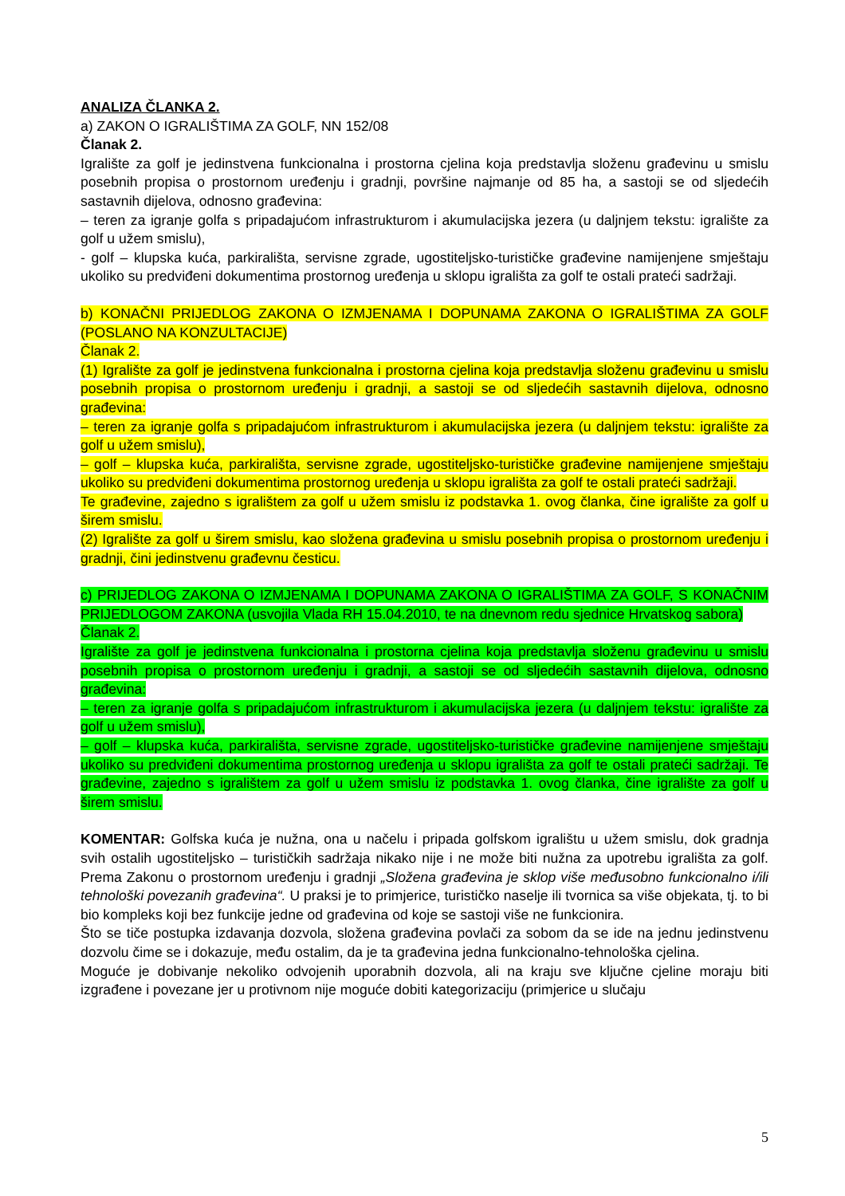ANALIZA ČLANKA 2.
a) ZAKON O IGRALIŠTIMA ZA GOLF, NN 152/08
Članak 2.
Igralište za golf je jedinstvena funkcionalna i prostorna cjelina koja predstavlja složenu građevinu u smislu posebnih propisa o prostornom uređenju i gradnji, površine najmanje od 85 ha, a sastoji se od sljedećih sastavnih dijelova, odnosno građevina:
– teren za igranje golfa s pripadajućom infrastrukturom i akumulacijska jezera (u daljnjem tekstu: igralište za golf u užem smislu),
- golf – klupska kuća, parkirališta, servisne zgrade, ugostiteljsko-turističke građevine namijenjene smještaju ukoliko su predviđeni dokumentima prostornog uređenja u sklopu igrališta za golf te ostali prateći sadržaji.
b) KONAČNI PRIJEDLOG ZAKONA O IZMJENAMA I DOPUNAMA ZAKONA O IGRALIŠTIMA ZA GOLF (POSLANO NA KONZULTACIJE)
Članak 2.
(1) Igralište za golf je jedinstvena funkcionalna i prostorna cjelina koja predstavlja složenu građevinu u smislu posebnih propisa o prostornom uređenju i gradnji, a sastoji se od sljedećih sastavnih dijelova, odnosno građevina:
– teren za igranje golfa s pripadajućom infrastrukturom i akumulacijska jezera (u daljnjem tekstu: igralište za golf u užem smislu),
– golf – klupska kuća, parkirališta, servisne zgrade, ugostiteljsko-turističke građevine namijenjene smještaju ukoliko su predviđeni dokumentima prostornog uređenja u sklopu igrališta za golf te ostali prateći sadržaji.
Te građevine, zajedno s igralištem za golf u užem smislu iz podstavka 1. ovog članka, čine igralište za golf u širem smislu.
(2) Igralište za golf u širem smislu, kao složena građevina u smislu posebnih propisa o prostornom uređenju i gradnji, čini jedinstvenu građevnu česticu.
c) PRIJEDLOG ZAKONA O IZMJENAMA I DOPUNAMA ZAKONA O IGRALIŠTIMA ZA GOLF, S KONAČNIM PRIJEDLOGOM ZAKONA (usvojila Vlada RH 15.04.2010, te na dnevnom redu sjednice Hrvatskog sabora)
Članak 2.
Igralište za golf je jedinstvena funkcionalna i prostorna cjelina koja predstavlja složenu građevinu u smislu posebnih propisa o prostornom uređenju i gradnji, a sastoji se od sljedećih sastavnih dijelova, odnosno građevina:
– teren za igranje golfa s pripadajućom infrastrukturom i akumulacijska jezera (u daljnjem tekstu: igralište za golf u užem smislu),
– golf – klupska kuća, parkirališta, servisne zgrade, ugostiteljsko-turističke građevine namijenjene smještaju ukoliko su predviđeni dokumentima prostornog uređenja u sklopu igrališta za golf te ostali prateći sadržaji. Te građevine, zajedno s igralištem za golf u užem smislu iz podstavka 1. ovog članka, čine igralište za golf u širem smislu.
KOMENTAR: Golfska kuća je nužna, ona u načelu i pripada golfskom igralištu u užem smislu, dok gradnja svih ostalih ugostiteljsko – turističkih sadržaja nikako nije i ne može biti nužna za upotrebu igrališta za golf. Prema Zakonu o prostornom uređenju i gradnji „Složena građevina je sklop više međusobno funkcionalno i/ili tehnološki povezanih građevina“. U praksi je to primjerice, turističko naselje ili tvornica sa više objekata, tj. to bi bio kompleks koji bez funkcije jedne od građevina od koje se sastoji više ne funkcionira.
Što se tiče postupka izdavanja dozvola, složena građevina povlači za sobom da se ide na jednu jedinstvenu dozvolu čime se i dokazuje, među ostalim, da je ta građevina jedna funkcionalno-tehnološka cjelina.
Moguće je dobivanje nekoliko odvojenih uporabnih dozvola, ali na kraju sve ključne cjeline moraju biti izgrađene i povezane jer u protivnom nije moguće dobiti kategorizaciju (primjerice u slučaju
5